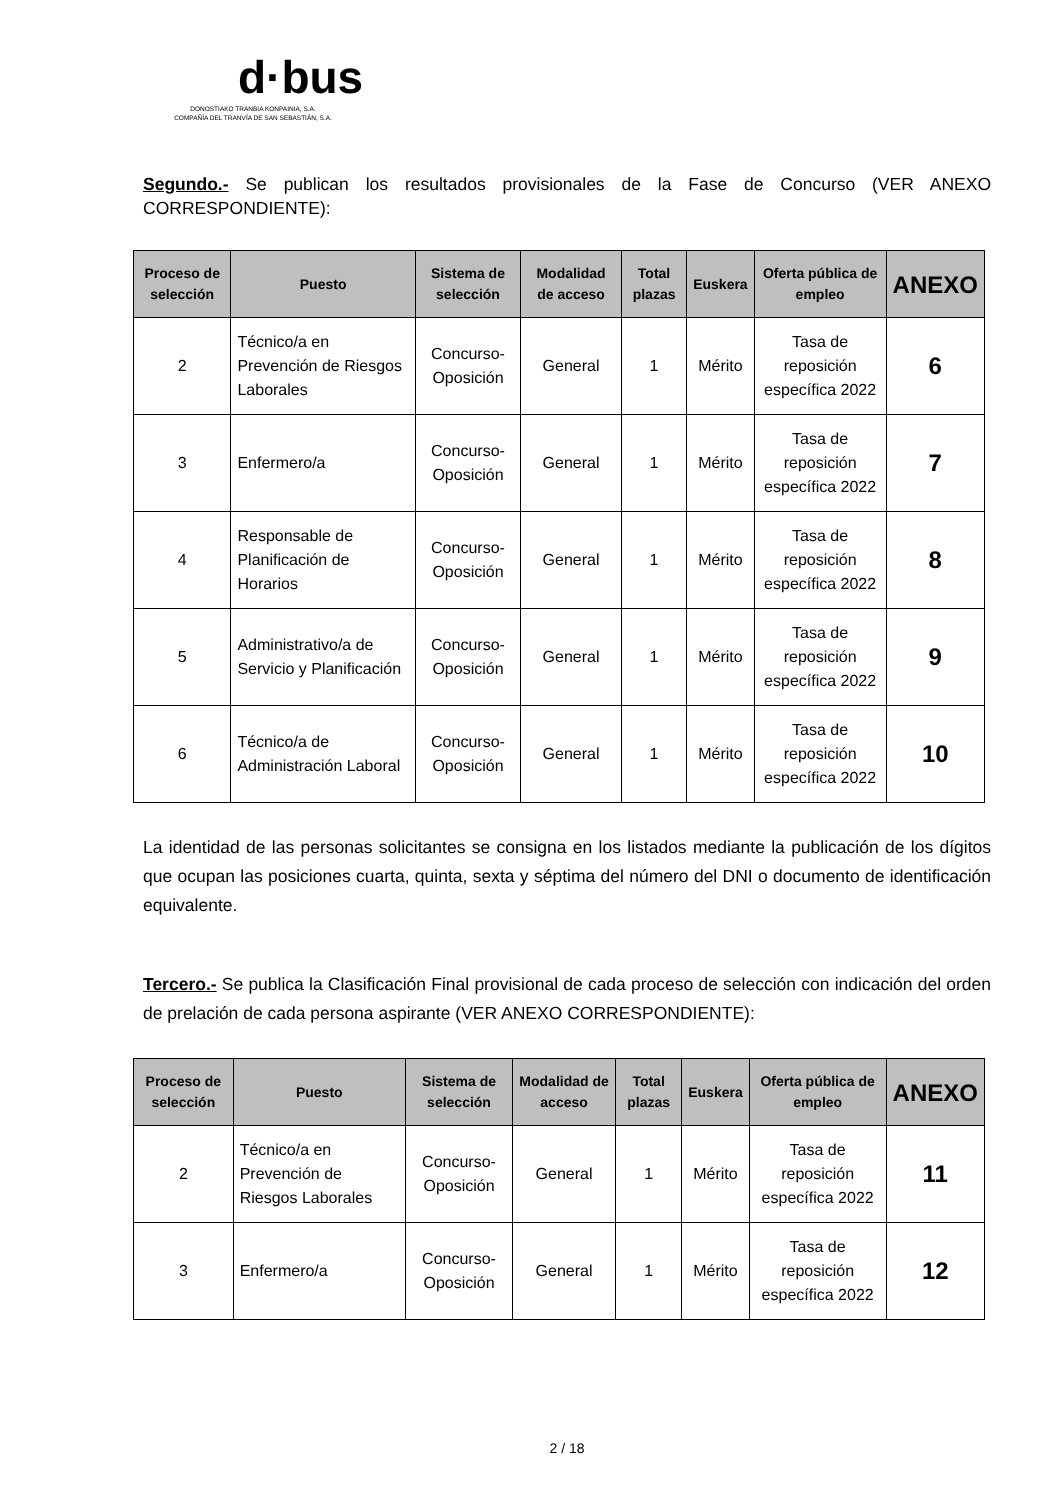d·bus
DONOSTIAKO TRANBIA KONPAINIA, S.A.
COMPAÑÍA DEL TRANVÍA DE SAN SEBASTIÁN, S.A.
Segundo.- Se publican los resultados provisionales de la Fase de Concurso (VER ANEXO CORRESPONDIENTE):
| Proceso de selección | Puesto | Sistema de selección | Modalidad de acceso | Total plazas | Euskera | Oferta pública de empleo | ANEXO |
| --- | --- | --- | --- | --- | --- | --- | --- |
| 2 | Técnico/a en Prevención de Riesgos Laborales | Concurso-Oposición | General | 1 | Mérito | Tasa de reposición específica 2022 | 6 |
| 3 | Enfermero/a | Concurso-Oposición | General | 1 | Mérito | Tasa de reposición específica 2022 | 7 |
| 4 | Responsable de Planificación de Horarios | Concurso-Oposición | General | 1 | Mérito | Tasa de reposición específica 2022 | 8 |
| 5 | Administrativo/a de Servicio y Planificación | Concurso-Oposición | General | 1 | Mérito | Tasa de reposición específica 2022 | 9 |
| 6 | Técnico/a de Administración Laboral | Concurso-Oposición | General | 1 | Mérito | Tasa de reposición específica 2022 | 10 |
La identidad de las personas solicitantes se consigna en los listados mediante la publicación de los dígitos que ocupan las posiciones cuarta, quinta, sexta y séptima del número del DNI o documento de identificación equivalente.
Tercero.- Se publica la Clasificación Final provisional de cada proceso de selección con indicación del orden de prelación de cada persona aspirante (VER ANEXO CORRESPONDIENTE):
| Proceso de selección | Puesto | Sistema de selección | Modalidad de acceso | Total plazas | Euskera | Oferta pública de empleo | ANEXO |
| --- | --- | --- | --- | --- | --- | --- | --- |
| 2 | Técnico/a en Prevención de Riesgos Laborales | Concurso-Oposición | General | 1 | Mérito | Tasa de reposición específica 2022 | 11 |
| 3 | Enfermero/a | Concurso-Oposición | General | 1 | Mérito | Tasa de reposición específica 2022 | 12 |
2 / 18